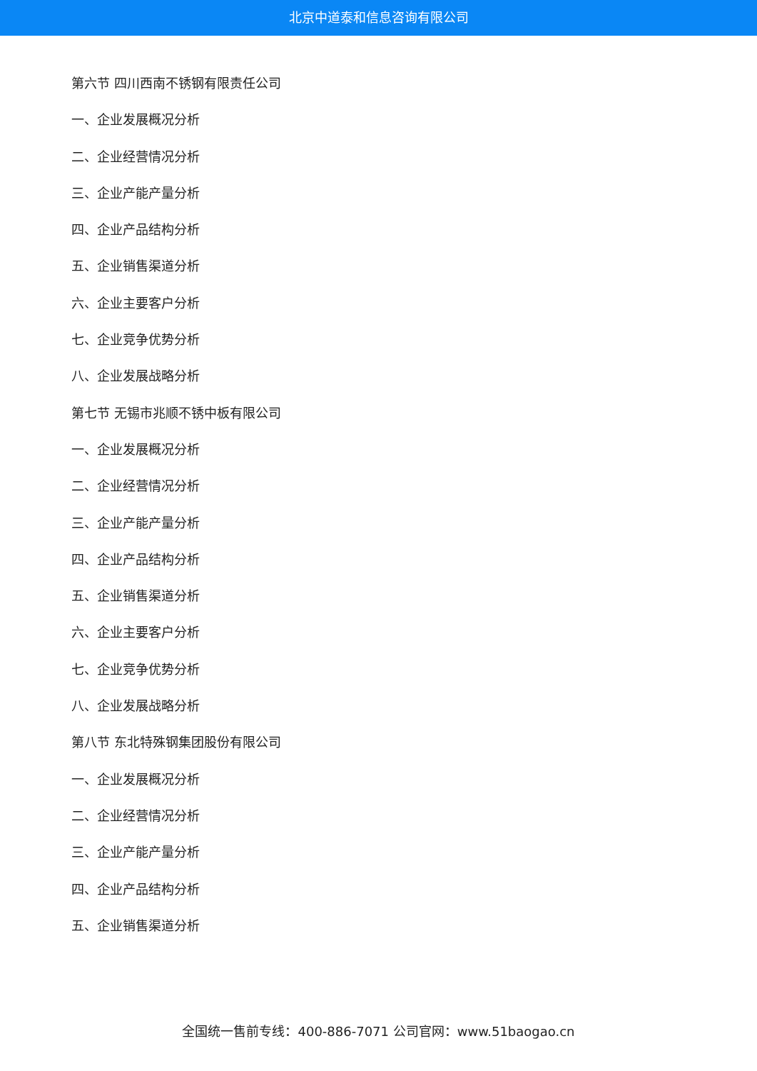北京中道泰和信息咨询有限公司
第六节 四川西南不锈钢有限责任公司
一、企业发展概况分析
二、企业经营情况分析
三、企业产能产量分析
四、企业产品结构分析
五、企业销售渠道分析
六、企业主要客户分析
七、企业竞争优势分析
八、企业发展战略分析
第七节 无锡市兆顺不锈中板有限公司
一、企业发展概况分析
二、企业经营情况分析
三、企业产能产量分析
四、企业产品结构分析
五、企业销售渠道分析
六、企业主要客户分析
七、企业竞争优势分析
八、企业发展战略分析
第八节 东北特殊钢集团股份有限公司
一、企业发展概况分析
二、企业经营情况分析
三、企业产能产量分析
四、企业产品结构分析
五、企业销售渠道分析
全国统一售前专线：400-886-7071 公司官网：www.51baogao.cn